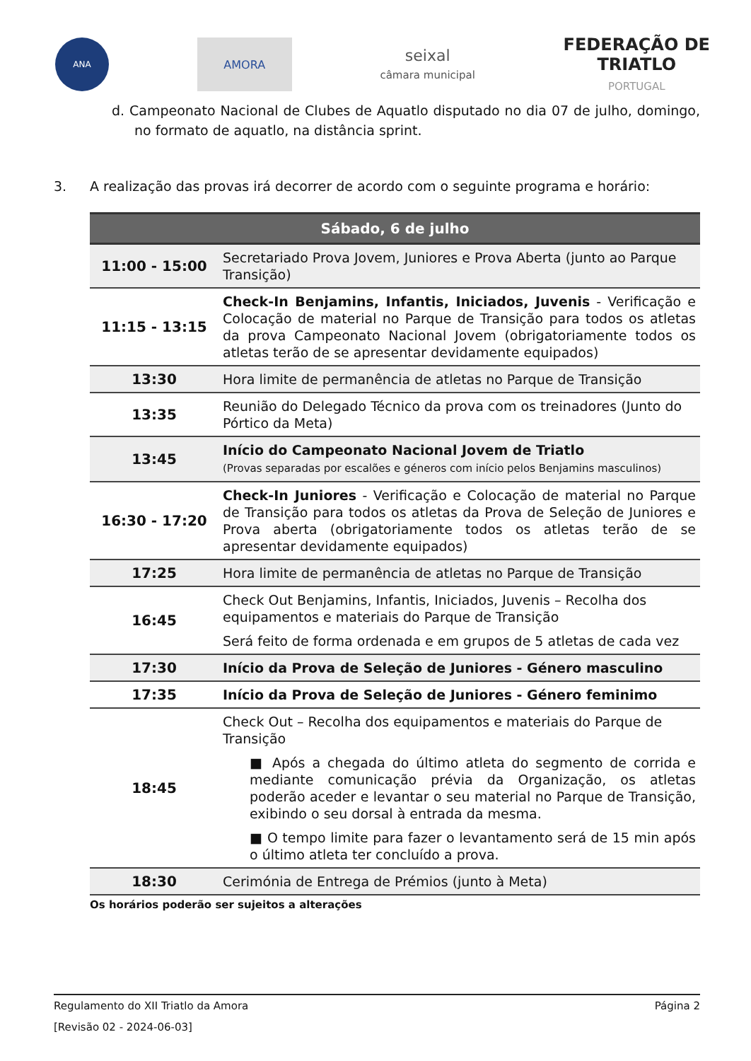ANA
AMORA
seixal
câmara municipal
FEDERAÇÃO DE
TRIATLO
PORTUGAL
d. Campeonato Nacional de Clubes de Aquatlo disputado no dia 07 de julho, domingo, no formato de aquatlo, na distância sprint.
3. A realização das provas irá decorrer de acordo com o seguinte programa e horário:
| Sábado, 6 de julho | |
| --- | --- |
| 11:00 - 15:00 | Secretariado Prova Jovem, Juniores e Prova Aberta (junto ao Parque Transição) |
| 11:15 - 13:15 | Check-In Benjamins, Infantis, Iniciados, Juvenis - Verificação e Colocação de material no Parque de Transição para todos os atletas da prova Campeonato Nacional Jovem (obrigatoriamente todos os atletas terão de se apresentar devidamente equipados) |
| 13:30 | Hora limite de permanência de atletas no Parque de Transição |
| 13:35 | Reunião do Delegado Técnico da prova com os treinadores (Junto do Pórtico da Meta) |
| 13:45 | Início do Campeonato Nacional Jovem de Triatlo (Provas separadas por escalões e géneros com início pelos Benjamins masculinos) |
| 16:30 - 17:20 | Check-In Juniores - Verificação e Colocação de material no Parque de Transição para todos os atletas da Prova de Seleção de Juniores e Prova aberta (obrigatoriamente todos os atletas terão de se apresentar devidamente equipados) |
| 17:25 | Hora limite de permanência de atletas no Parque de Transição |
| 16:45 | Check Out Benjamins, Infantis, Iniciados, Juvenis – Recolha dos equipamentos e materiais do Parque de Transição Será feito de forma ordenada e em grupos de 5 atletas de cada vez |
| 17:30 | Início da Prova de Seleção de Juniores - Género masculino |
| 17:35 | Início da Prova de Seleção de Juniores - Género feminimo |
| 18:45 | Check Out – Recolha dos equipamentos e materiais do Parque de Transição ■ Após a chegada do último atleta do segmento de corrida e mediante comunicação prévia da Organização, os atletas poderão aceder e levantar o seu material no Parque de Transição, exibindo o seu dorsal à entrada da mesma. ■ O tempo limite para fazer o levantamento será de 15 min após o último atleta ter concluído a prova. |
| 18:30 | Cerimónia de Entrega de Prémios (junto à Meta) |
Os horários poderão ser sujeitos a alterações
Regulamento do XII Triatlo da Amora Página 2
[Revisão 02 - 2024-06-03]